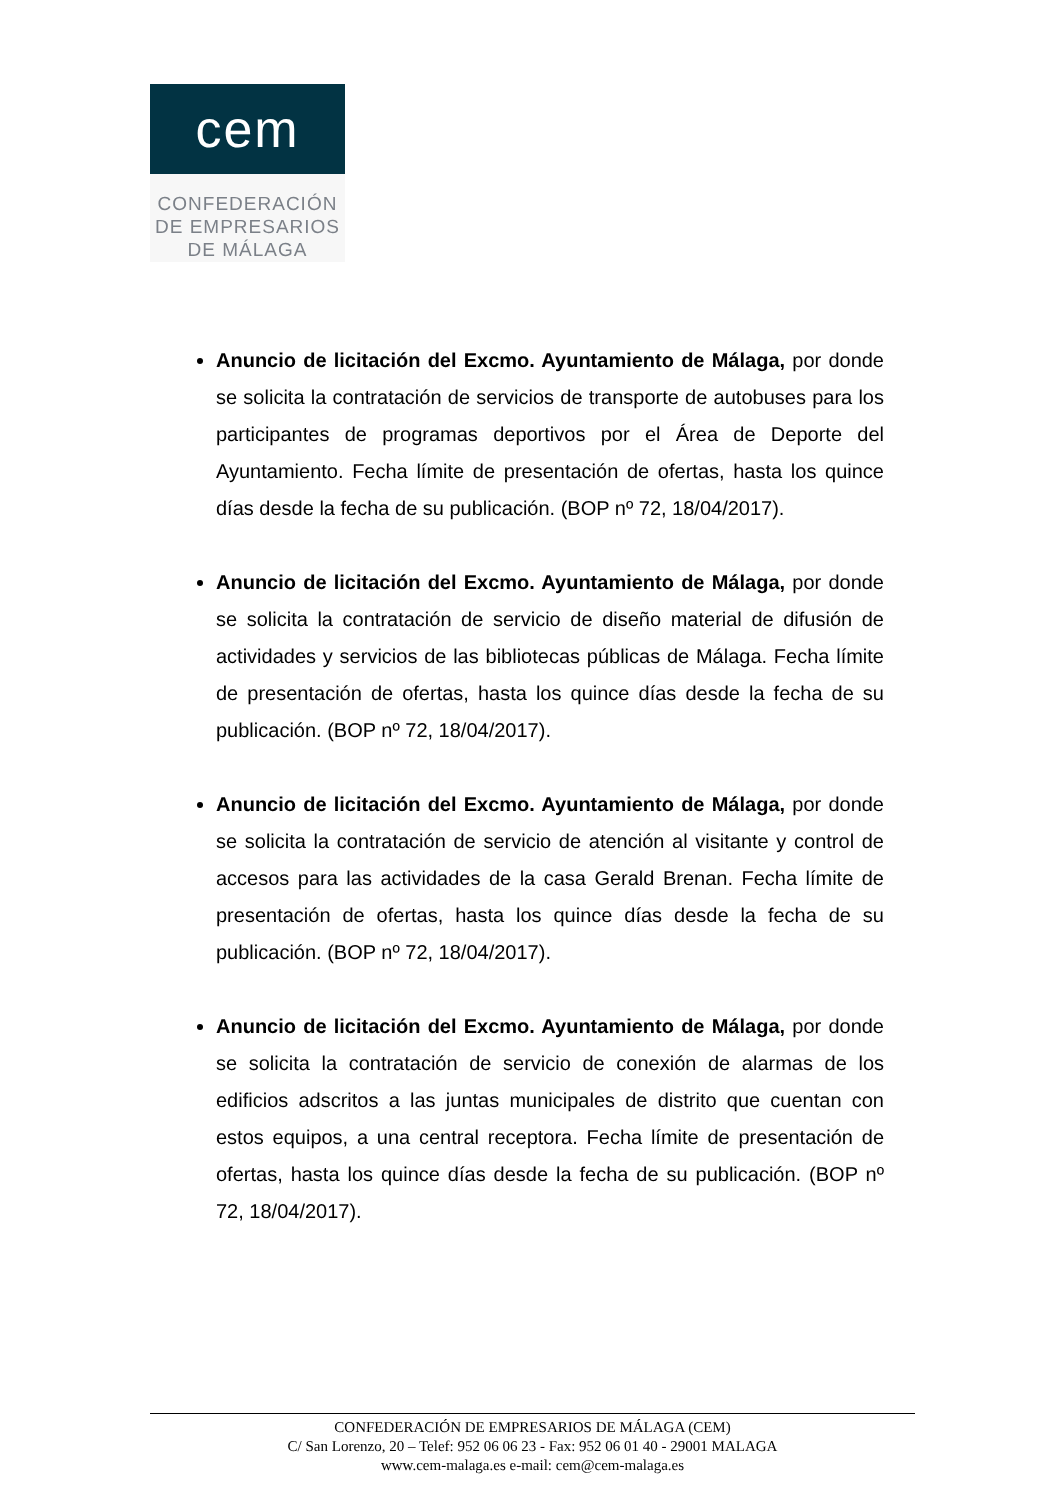cem
CONFEDERACIÓN
DE EMPRESARIOS
DE MÁLAGA
Anuncio de licitación del Excmo. Ayuntamiento de Málaga, por donde se solicita la contratación de servicios de transporte de autobuses para los participantes de programas deportivos por el Área de Deporte del Ayuntamiento. Fecha límite de presentación de ofertas, hasta los quince días desde la fecha de su publicación. (BOP nº 72, 18/04/2017).
Anuncio de licitación del Excmo. Ayuntamiento de Málaga, por donde se solicita la contratación de servicio de diseño material de difusión de actividades y servicios de las bibliotecas públicas de Málaga. Fecha límite de presentación de ofertas, hasta los quince días desde la fecha de su publicación. (BOP nº 72, 18/04/2017).
Anuncio de licitación del Excmo. Ayuntamiento de Málaga, por donde se solicita la contratación de servicio de atención al visitante y control de accesos para las actividades de la casa Gerald Brenan. Fecha límite de presentación de ofertas, hasta los quince días desde la fecha de su publicación. (BOP nº 72, 18/04/2017).
Anuncio de licitación del Excmo. Ayuntamiento de Málaga, por donde se solicita la contratación de servicio de conexión de alarmas de los edificios adscritos a las juntas municipales de distrito que cuentan con estos equipos, a una central receptora. Fecha límite de presentación de ofertas, hasta los quince días desde la fecha de su publicación. (BOP nº 72, 18/04/2017).
CONFEDERACIÓN DE EMPRESARIOS DE MÁLAGA (CEM)
C/ San Lorenzo, 20 – Telef: 952 06 06 23 - Fax: 952 06 01 40 - 29001 MALAGA
www.cem-malaga.es e-mail: cem@cem-malaga.es